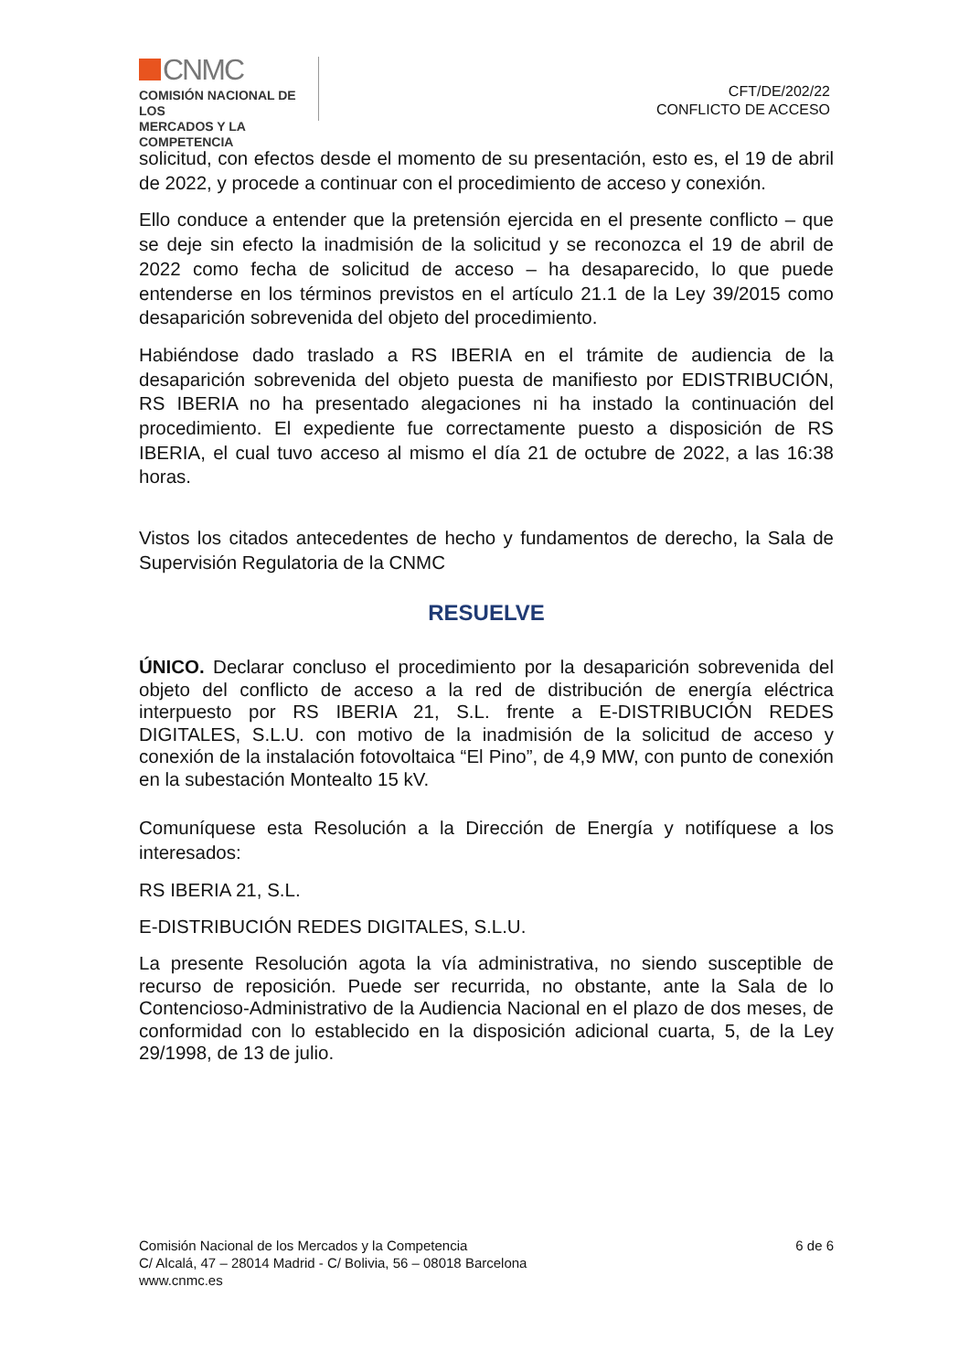CNMC
COMISIÓN NACIONAL DE LOS
MERCADOS Y LA COMPETENCIA
CFT/DE/202/22
CONFLICTO DE ACCESO
solicitud, con efectos desde el momento de su presentación, esto es, el 19 de abril de 2022, y procede a continuar con el procedimiento de acceso y conexión.
Ello conduce a entender que la pretensión ejercida en el presente conflicto – que se deje sin efecto la inadmisión de la solicitud y se reconozca el 19 de abril de 2022 como fecha de solicitud de acceso – ha desaparecido, lo que puede entenderse en los términos previstos en el artículo 21.1 de la Ley 39/2015 como desaparición sobrevenida del objeto del procedimiento.
Habiéndose dado traslado a RS IBERIA en el trámite de audiencia de la desaparición sobrevenida del objeto puesta de manifiesto por EDISTRIBUCIÓN, RS IBERIA no ha presentado alegaciones ni ha instado la continuación del procedimiento. El expediente fue correctamente puesto a disposición de RS IBERIA, el cual tuvo acceso al mismo el día 21 de octubre de 2022, a las 16:38 horas.
Vistos los citados antecedentes de hecho y fundamentos de derecho, la Sala de Supervisión Regulatoria de la CNMC
RESUELVE
ÚNICO. Declarar concluso el procedimiento por la desaparición sobrevenida del objeto del conflicto de acceso a la red de distribución de energía eléctrica interpuesto por RS IBERIA 21, S.L. frente a E-DISTRIBUCIÓN REDES DIGITALES, S.L.U. con motivo de la inadmisión de la solicitud de acceso y conexión de la instalación fotovoltaica “El Pino”, de 4,9 MW, con punto de conexión en la subestación Montealto 15 kV.
Comuníquese esta Resolución a la Dirección de Energía y notifíquese a los interesados:
RS IBERIA 21, S.L.
E-DISTRIBUCIÓN REDES DIGITALES, S.L.U.
La presente Resolución agota la vía administrativa, no siendo susceptible de recurso de reposición. Puede ser recurrida, no obstante, ante la Sala de lo Contencioso-Administrativo de la Audiencia Nacional en el plazo de dos meses, de conformidad con lo establecido en la disposición adicional cuarta, 5, de la Ley 29/1998, de 13 de julio.
Comisión Nacional de los Mercados y la Competencia
C/ Alcalá, 47 – 28014 Madrid - C/ Bolivia, 56 – 08018 Barcelona
www.cnmc.es
6 de 6